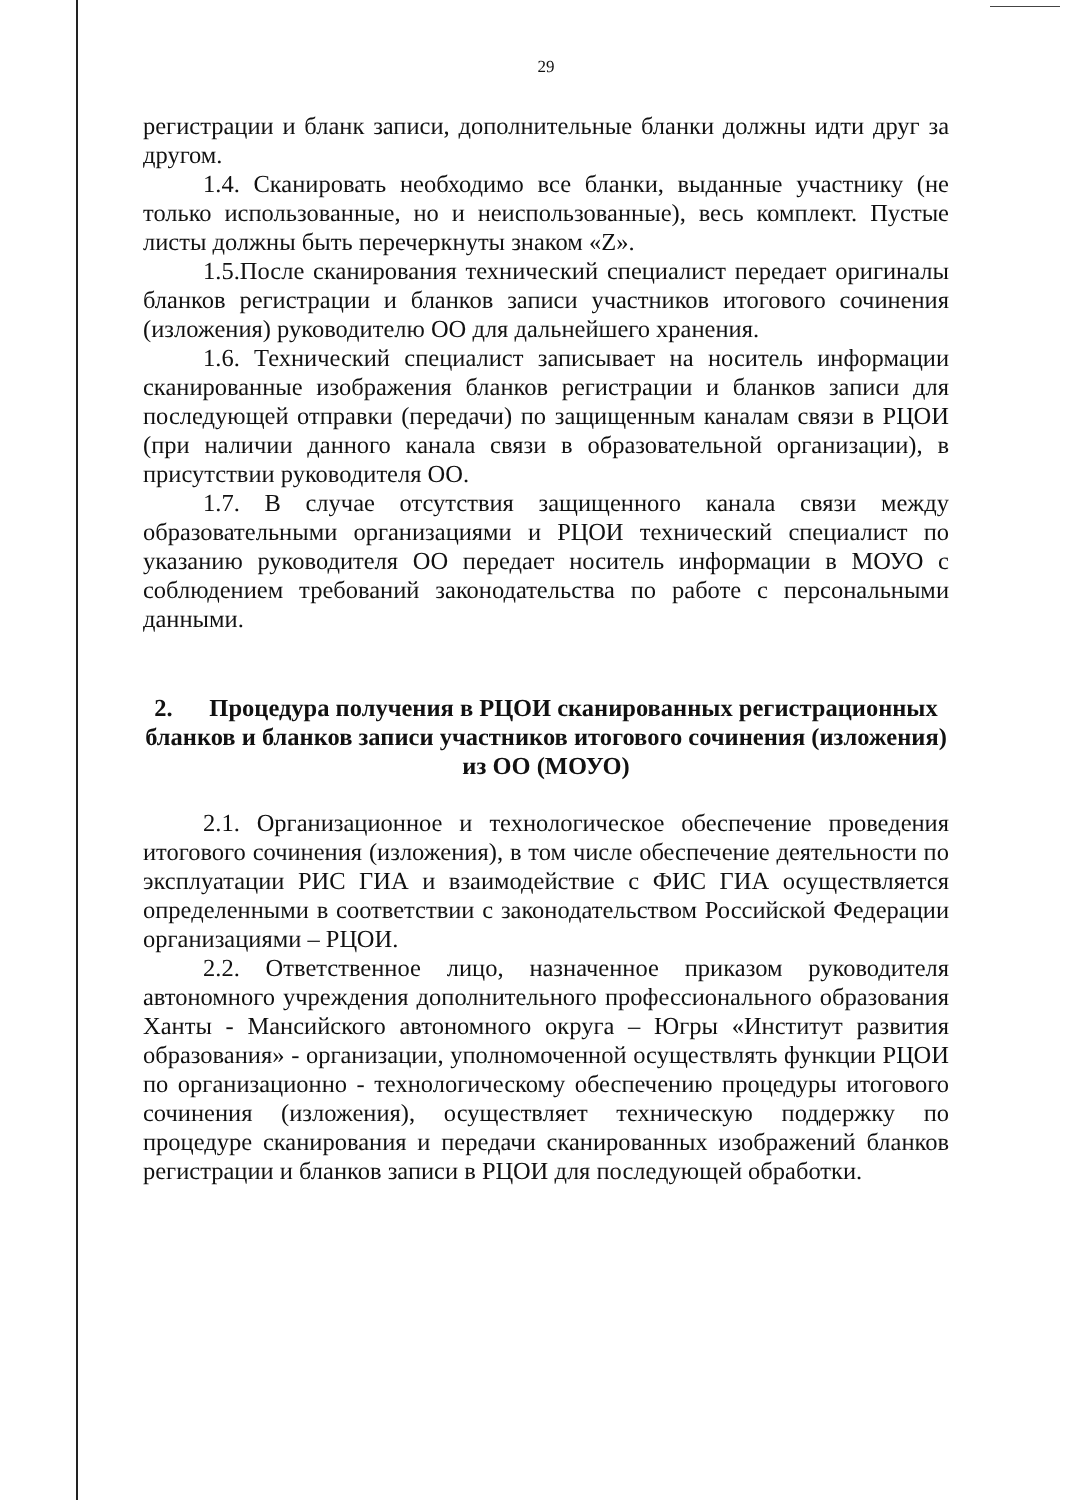29
регистрации и бланк записи, дополнительные бланки должны идти друг за другом.
1.4. Сканировать необходимо все бланки, выданные участнику (не только использованные, но и неиспользованные), весь комплект. Пустые листы должны быть перечеркнуты знаком «Z».
1.5.После сканирования технический специалист передает оригиналы бланков регистрации и бланков записи участников итогового сочинения (изложения) руководителю ОО для дальнейшего хранения.
1.6. Технический специалист записывает на носитель информации сканированные изображения бланков регистрации и бланков записи для последующей отправки (передачи) по защищенным каналам связи в РЦОИ (при наличии данного канала связи в образовательной организации), в присутствии руководителя ОО.
1.7. В случае отсутствия защищенного канала связи между образовательными организациями и РЦОИ технический специалист по указанию руководителя ОО передает носитель информации в МОУО с соблюдением требований законодательства по работе с персональными данными.
2. Процедура получения в РЦОИ сканированных регистрационных бланков и бланков записи участников итогового сочинения (изложения) из ОО (МОУО)
2.1. Организационное и технологическое обеспечение проведения итогового сочинения (изложения), в том числе обеспечение деятельности по эксплуатации РИС ГИА и взаимодействие с ФИС ГИА осуществляется определенными в соответствии с законодательством Российской Федерации организациями – РЦОИ.
2.2. Ответственное лицо, назначенное приказом руководителя автономного учреждения дополнительного профессионального образования Ханты - Мансийского автономного округа – Югры «Институт развития образования» - организации, уполномоченной осуществлять функции РЦОИ по организационно - технологическому обеспечению процедуры итогового сочинения (изложения), осуществляет техническую поддержку по процедуре сканирования и передачи сканированных изображений бланков регистрации и бланков записи в РЦОИ для последующей обработки.